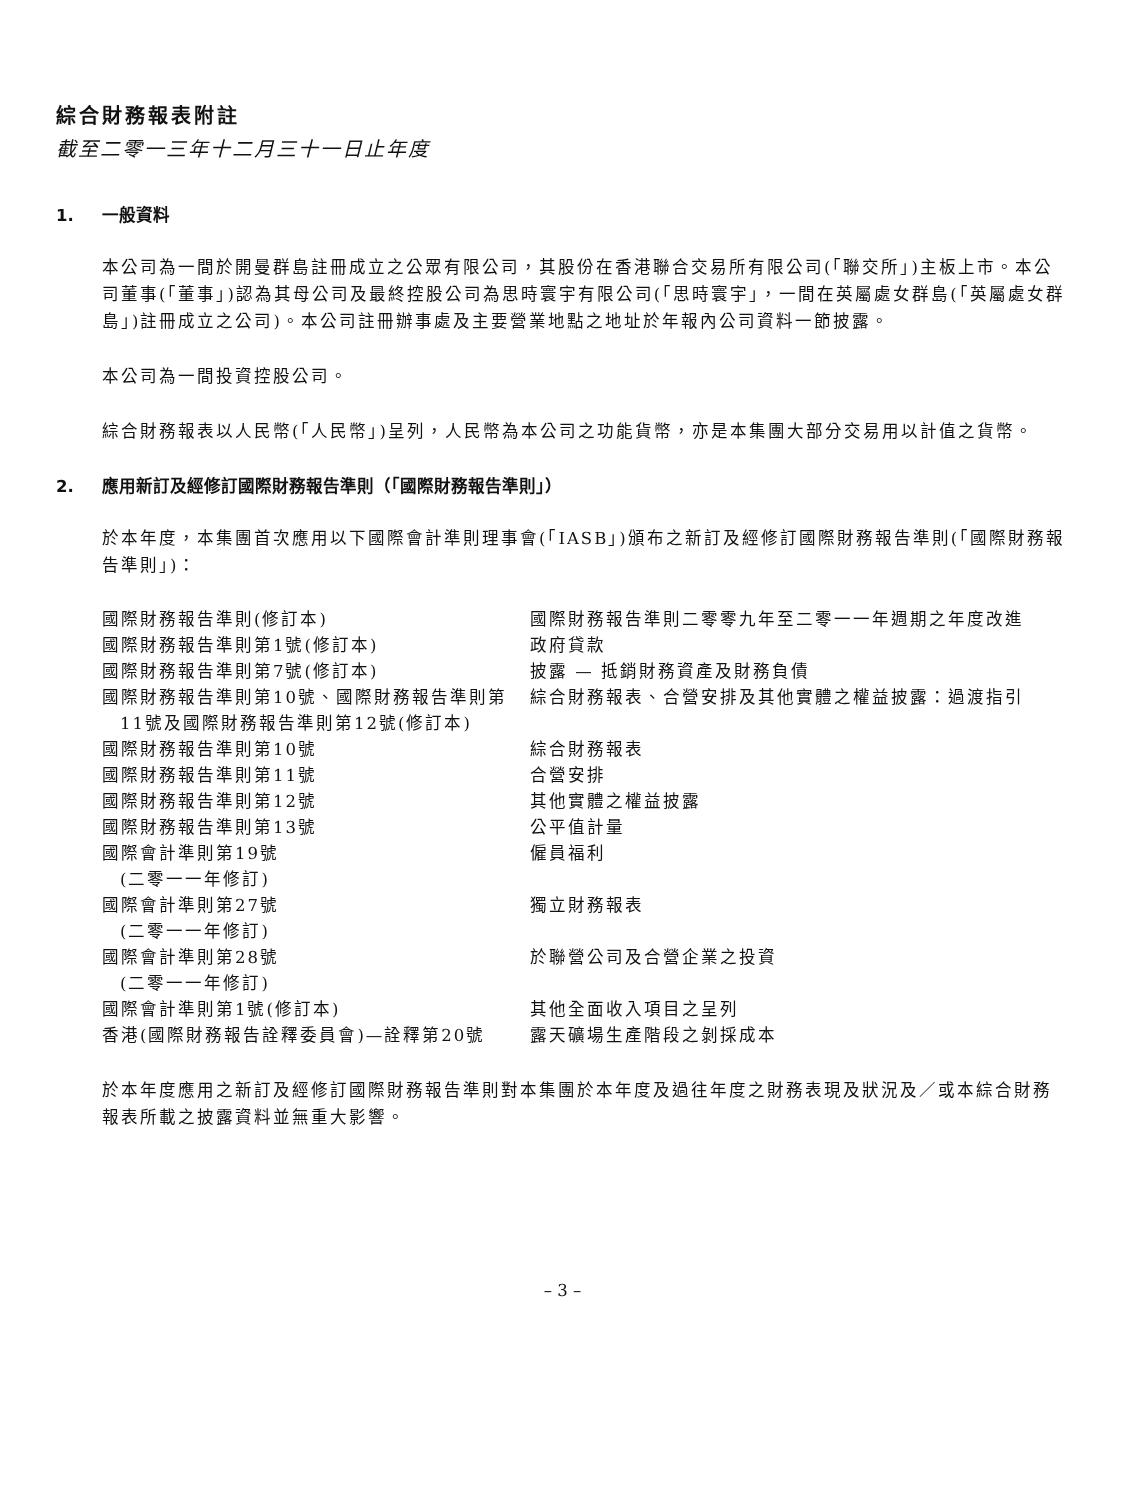綜合財務報表附註
截至二零一三年十二月三十一日止年度
1. 一般資料
本公司為一間於開曼群島註冊成立之公眾有限公司，其股份在香港聯合交易所有限公司(「聯交所」)主板上市。本公司董事(「董事」)認為其母公司及最終控股公司為思時寰宇有限公司(「思時寰宇」，一間在英屬處女群島(「英屬處女群島」)註冊成立之公司)。本公司註冊辦事處及主要營業地點之地址於年報內公司資料一節披露。
本公司為一間投資控股公司。
綜合財務報表以人民幣(「人民幣」)呈列，人民幣為本公司之功能貨幣，亦是本集團大部分交易用以計值之貨幣。
2. 應用新訂及經修訂國際財務報告準則（「國際財務報告準則」）
於本年度，本集團首次應用以下國際會計準則理事會(「IASB」)頒布之新訂及經修訂國際財務報告準則(「國際財務報告準則」)：
| 國際財務報告準則(修訂本) | 國際財務報告準則二零零九年至二零一一年週期之年度改進 |
| 國際財務報告準則第1號(修訂本) | 政府貸款 |
| 國際財務報告準則第7號(修訂本) | 披露 — 抵銷財務資產及財務負債 |
| 國際財務報告準則第10號、國際財務報告準則第11號及國際財務報告準則第12號(修訂本) | 綜合財務報表、合營安排及其他實體之權益披露：過渡指引 |
| 國際財務報告準則第10號 | 綜合財務報表 |
| 國際財務報告準則第11號 | 合營安排 |
| 國際財務報告準則第12號 | 其他實體之權益披露 |
| 國際財務報告準則第13號 | 公平值計量 |
| 國際會計準則第19號 (二零一一年修訂) | 僱員福利 |
| 國際會計準則第27號 (二零一一年修訂) | 獨立財務報表 |
| 國際會計準則第28號 (二零一一年修訂) | 於聯營公司及合營企業之投資 |
| 國際會計準則第1號(修訂本) | 其他全面收入項目之呈列 |
| 香港(國際財務報告詮釋委員會)—詮釋第20號 | 露天礦場生產階段之剝採成本 |
於本年度應用之新訂及經修訂國際財務報告準則對本集團於本年度及過往年度之財務表現及狀況及／或本綜合財務報表所載之披露資料並無重大影響。
– 3 –